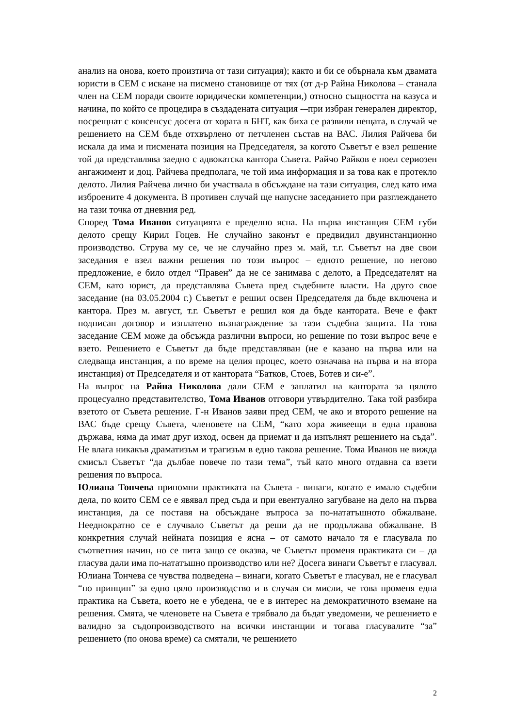анализ на онова, което произтича от тази ситуация); както и би се обърнала към двамата юристи в СЕМ с искане на писмено становище от тях (от д-р Райна Николова – станала член на СЕМ поради своите юридически компетенции,) относно същността на казуса и начина, по който се процедира в създадената ситуация -–при избран генерален директор, посрещнат с консенсус досега от хората в БНТ, как биха се развили нещата, в случай че решението на СЕМ бъде отхвърлено от петчленен състав на ВАС. Лилия Райчева би искала да има и писмената позиция на Председателя, за когото Съветът е взел решение той да представлява заедно с адвокатска кантора Съвета. Райчо Райков е поел сериозен ангажимент и доц. Райчева предполага, че той има информация и за това как е протекло делото. Лилия Райчева лично би участвала в обсъждане на тази ситуация, след като има изброените 4 документа. В противен случай ще напусне заседанието при разглеждането на тази точка от дневния ред.
Според Тома Иванов ситуацията е пределно ясна. На първа инстанция СЕМ губи делото срещу Кирил Гоцев. Не случайно законът е предвидил двуинстанционно производство. Струва му се, че не случайно през м. май, т.г. Съветът на две свои заседания е взел важни решения по този въпрос – едното решение, по негово предложение, е било отдел “Правен” да не се занимава с делото, а Председателят на СЕМ, като юрист, да представлява Съвета пред съдебните власти. На друго свое заседание (на 03.05.2004 г.) Съветът е решил освен Председателя да бъде включена и кантора. През м. август, т.г. Съветът е решил коя да бъде кантората. Вече е факт подписан договор и изплатено възнаграждение за тази съдебна защита. На това заседание СЕМ може да обсъжда различни въпроси, но решение по този въпрос вече е взето. Решението е Съветът да бъде представляван (не е казано на първа или на следваща инстанция, а по време на целия процес, което означава на първа и на втора инстанция) от Председателя и от кантората “Батков, Стоев, Ботев и си-е”.
На въпрос на Райна Николова дали СЕМ е заплатил на кантората за цялото процесуално представителство, Тома Иванов отговори утвърдително. Така той разбира взетото от Съвета решение. Г-н Иванов заяви пред СЕМ, че ако и второто решение на ВАС бъде срещу Съвета, членовете на СЕМ, “като хора живеещи в една правова държава, няма да имат друг изход, освен да приемат и да изпълнят решението на съда”. Не влага никакъв драматизъм и трагизъм в едно такова решение. Тома Иванов не вижда смисъл Съветът “да дълбае повече по тази тема”, тъй като много отдавна са взети решения по въпроса.
Юлиана Тончева припомни практиката на Съвета - винаги, когато е имало съдебни дела, по които СЕМ се е явявал пред съда и при евентуално загубване на дело на първа инстанция, да се поставя на обсъждане въпроса за по-нататъшното обжалване. Нееднократно се е случвало Съветът да реши да не продължава обжалване. В конкретния случай нейната позиция е ясна – от самото начало тя е гласувала по съответния начин, но се пита защо се оказва, че Съветът променя практиката си – да гласува дали има по-нататъшно производство или не? Досега винаги Съветът е гласувал. Юлиана Тончева се чувства подведена – винаги, когато Съветът е гласувал, не е гласувал “по принцип” за едно цяло производство и в случая си мисли, че това променя една практика на Съвета, което не е убедена, че е в интерес на демократичното вземане на решения. Смята, че членовете на Съвета е трябвало да бъдат уведомени, че решението е валидно за съдопроизводството на всички инстанции и тогава гласувалите “за” решението (по онова време) са смятали, че решението
2